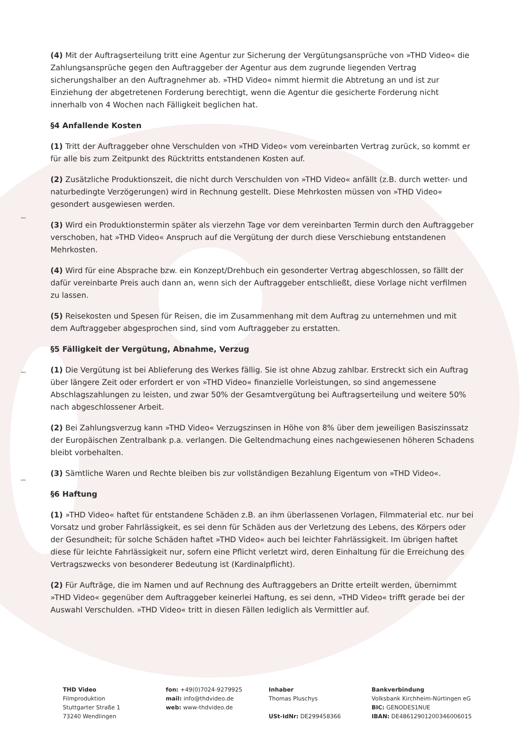(4) Mit der Auftragserteilung tritt eine Agentur zur Sicherung der Vergütungsansprüche von »THD Video« die Zahlungsansprüche gegen den Auftraggeber der Agentur aus dem zugrunde liegenden Vertrag sicherungshalber an den Auftragnehmer ab. »THD Video« nimmt hiermit die Abtretung an und ist zur Einziehung der abgetretenen Forderung berechtigt, wenn die Agentur die gesicherte Forderung nicht innerhalb von 4 Wochen nach Fälligkeit beglichen hat.
§4 Anfallende Kosten
(1) Tritt der Auftraggeber ohne Verschulden von »THD Video« vom vereinbarten Vertrag zurück, so kommt er für alle bis zum Zeitpunkt des Rücktritts entstandenen Kosten auf.
(2) Zusätzliche Produktionszeit, die nicht durch Verschulden von »THD Video« anfällt (z.B. durch wetter- und naturbedingte Verzögerungen) wird in Rechnung gestellt. Diese Mehrkosten müssen von »THD Video« gesondert ausgewiesen werden.
(3) Wird ein Produktionstermin später als vierzehn Tage vor dem vereinbarten Termin durch den Auftraggeber verschoben, hat »THD Video« Anspruch auf die Vergütung der durch diese Verschiebung entstandenen Mehrkosten.
(4) Wird für eine Absprache bzw. ein Konzept/Drehbuch ein gesonderter Vertrag abgeschlossen, so fällt der dafür vereinbarte Preis auch dann an, wenn sich der Auftraggeber entschließt, diese Vorlage nicht verfilmen zu lassen.
(5) Reisekosten und Spesen für Reisen, die im Zusammenhang mit dem Auftrag zu unternehmen und mit dem Auftraggeber abgesprochen sind, sind vom Auftraggeber zu erstatten.
§5 Fälligkeit der Vergütung, Abnahme, Verzug
(1) Die Vergütung ist bei Ablieferung des Werkes fällig. Sie ist ohne Abzug zahlbar. Erstreckt sich ein Auftrag über längere Zeit oder erfordert er von »THD Video« finanzielle Vorleistungen, so sind angemessene Abschlagszahlungen zu leisten, und zwar 50% der Gesamtvergütung bei Auftragserteilung und weitere 50% nach abgeschlossener Arbeit.
(2) Bei Zahlungsverzug kann »THD Video« Verzugszinsen in Höhe von 8% über dem jeweiligen Basiszinssatz der Europäischen Zentralbank p.a. verlangen. Die Geltendmachung eines nachgewiesenen höheren Schadens bleibt vorbehalten.
(3) Sämtliche Waren und Rechte bleiben bis zur vollständigen Bezahlung Eigentum von »THD Video«.
§6 Haftung
(1) »THD Video« haftet für entstandene Schäden z.B. an ihm überlassenen Vorlagen, Filmmaterial etc. nur bei Vorsatz und grober Fahrlässigkeit, es sei denn für Schäden aus der Verletzung des Lebens, des Körpers oder der Gesundheit; für solche Schäden haftet »THD Video« auch bei leichter Fahrlässigkeit. Im übrigen haftet diese für leichte Fahrlässigkeit nur, sofern eine Pflicht verletzt wird, deren Einhaltung für die Erreichung des Vertragszwecks von besonderer Bedeutung ist (Kardinalpflicht).
(2) Für Aufträge, die im Namen und auf Rechnung des Auftraggebers an Dritte erteilt werden, übernimmt »THD Video« gegenüber dem Auftraggeber keinerlei Haftung, es sei denn, »THD Video« trifft gerade bei der Auswahl Verschulden. »THD Video« tritt in diesen Fällen lediglich als Vermittler auf.
THD Video
Filmproduktion
Stuttgarter Straße 1
73240 Wendlingen
fon: +49(0)7024-9279925
mail: info@thdvideo.de
web: www-thdvideo.de
Inhaber
Thomas Pluschys
USt-IdNr: DE299458366
Bankverbindung
Volksbank Kirchheim-Nürtingen eG
BIC: GENODES1NUE
IBAN: DE48612901200346006015